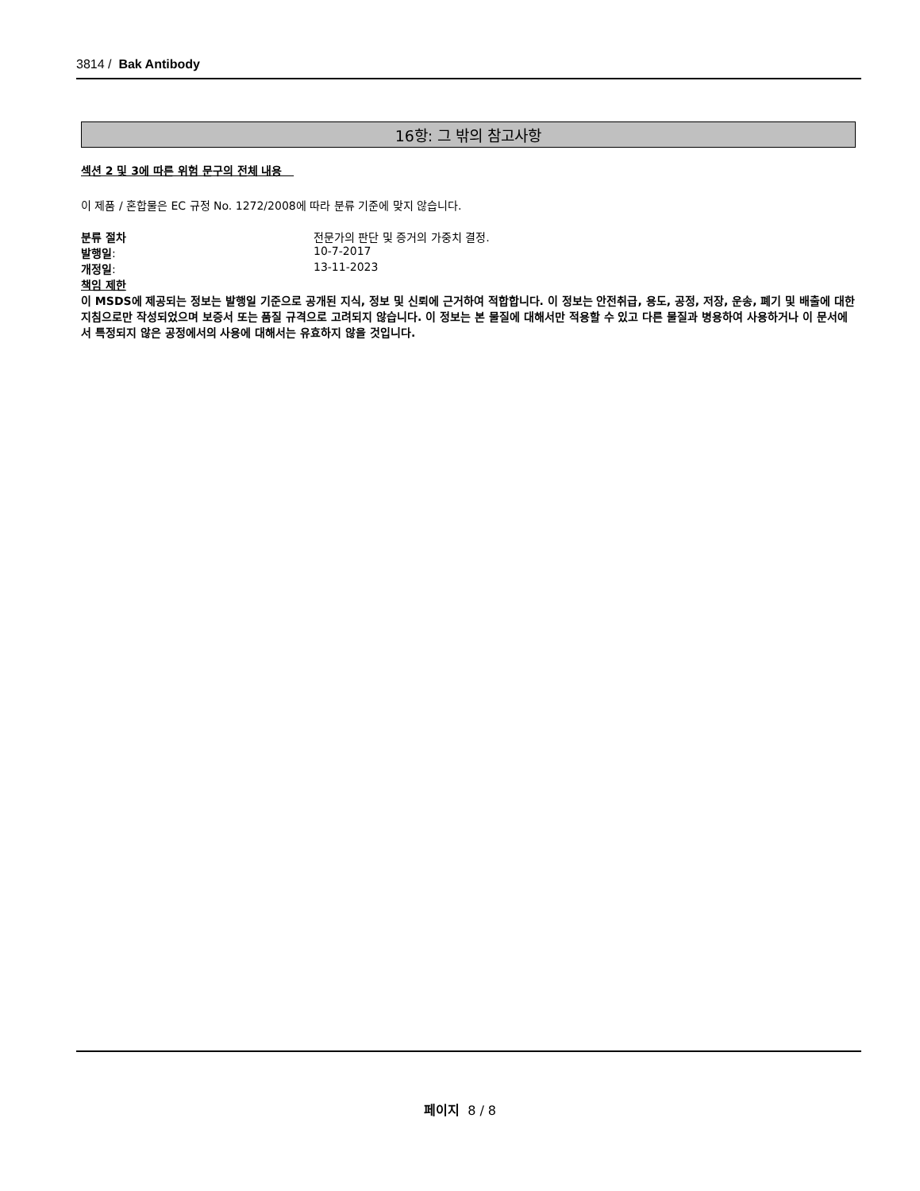3814 / Bak Antibody
16항: 그 밖의 참고사항
섹션 2 및 3에 따른 위험 문구의 전체 내용
이 제품 / 혼합물은 EC 규정 No. 1272/2008에 따라 분류 기준에 맞지 않습니다.
| 분류 절차 | 전문가의 판단 및 증거의 가중치 결정. |
| 발행일 : | 10-7-2017 |
| 개정일 : | 13-11-2023 |
책임 제한
이 MSDS에 제공되는 정보는 발행일 기준으로 공개된 지식, 정보 및 신뢰에 근거하여 적합합니다. 이 정보는 안전취급, 용도, 공정, 저장, 운송, 폐기 및 배출에 대한 지침으로만 작성되었으며 보증서 또는 품질 규격으로 고려되지 않습니다. 이 정보는 본 물질에 대해서만 적용할 수 있고 다른 물질과 병용하여 사용하거나 이 문서에서 특정되지 않은 공정에서의 사용에 대해서는 유효하지 않을 것입니다.
페이지 8 / 8